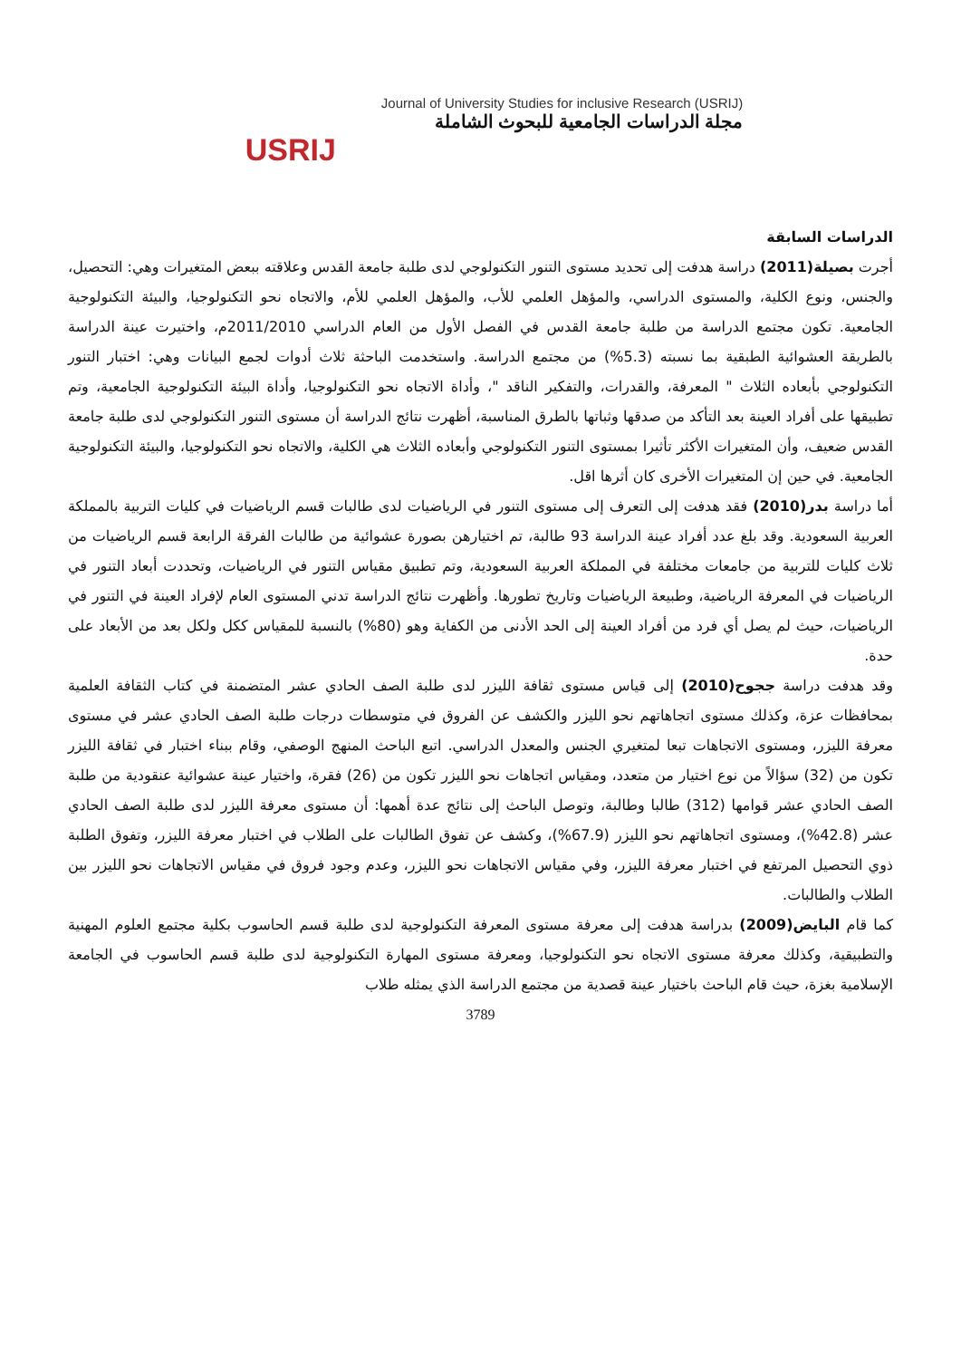USRIJ
Journal of University Studies for inclusive Research (USRIJ)
مجلة الدراسات الجامعية للبحوث الشاملة
الدراسات السابقة
أجرت بصيلة(2011) دراسة هدفت إلى تحديد مستوى التنور التكنولوجي لدى طلبة جامعة القدس وعلاقته ببعض المتغيرات وهي: التحصيل، والجنس، ونوع الكلية، والمستوى الدراسي، والمؤهل العلمي للأب، والمؤهل العلمي للأم، والاتجاه نحو التكنولوجيا، والبيئة التكنولوجية الجامعية. تكون مجتمع الدراسة من طلبة جامعة القدس في الفصل الأول من العام الدراسي 2011/2010م، واختيرت عينة الدراسة بالطريقة العشوائية الطبقية بما نسبته (5.3%) من مجتمع الدراسة. واستخدمت الباحثة ثلاث أدوات لجمع البيانات وهي: اختبار التنور التكنولوجي بأبعاده الثلاث " المعرفة، والقدرات، والتفكير الناقد "، وأداة الاتجاه نحو التكنولوجيا، وأداة البيئة التكنولوجية الجامعية، وتم تطبيقها على أفراد العينة بعد التأكد من صدقها وثباتها بالطرق المناسبة، أظهرت نتائج الدراسة أن مستوى التنور التكنولوجي لدى طلبة جامعة القدس ضعيف، وأن المتغيرات الأكثر تأثيرا بمستوى التنور التكنولوجي وأبعاده الثلاث هي الكلية، والاتجاه نحو التكنولوجيا، والبيئة التكنولوجية الجامعية. في حين إن المتغيرات الأخرى كان أثرها اقل.
أما دراسة بدر(2010) فقد هدفت إلى التعرف إلى مستوى التنور في الرياضيات لدى طالبات قسم الرياضيات في كليات التربية بالمملكة العربية السعودية. وقد بلغ عدد أفراد عينة الدراسة 93 طالبة، تم اختيارهن بصورة عشوائية من طالبات الفرقة الرابعة قسم الرياضيات من ثلاث كليات للتربية من جامعات مختلفة في المملكة العربية السعودية، وتم تطبيق مقياس التنور في الرياضيات، وتحددت أبعاد التنور في الرياضيات في المعرفة الرياضية، وطبيعة الرياضيات وتاريخ تطورها. وأظهرت نتائج الدراسة تدني المستوى العام لإفراد العينة في التنور في الرياضيات، حيث لم يصل أي فرد من أفراد العينة إلى الحد الأدنى من الكفاية وهو (80%) بالنسبة للمقياس ككل ولكل بعد من الأبعاد على حدة.
وقد هدفت دراسة ججوح(2010) إلى قياس مستوى ثقافة الليزر لدى طلبة الصف الحادي عشر المتضمنة في كتاب الثقافة العلمية بمحافظات عزة، وكذلك مستوى اتجاهاتهم نحو الليزر والكشف عن الفروق في متوسطات درجات طلبة الصف الحادي عشر في مستوى معرفة الليزر، ومستوى الاتجاهات تبعا لمتغيري الجنس والمعدل الدراسي. اتبع الباحث المنهج الوصفي، وقام ببناء اختبار في ثقافة الليزر تكون من (32) سؤالاً من نوع اختيار من متعدد، ومقياس اتجاهات نحو الليزر تكون من (26) فقرة، واختيار عينة عشوائية عنقودية من طلبة الصف الحادي عشر قوامها (312) طالبا وطالبة، وتوصل الباحث إلى نتائج عدة أهمها: أن مستوى معرفة الليزر لدى طلبة الصف الحادي عشر (42.8%)، ومستوى اتجاهاتهم نحو الليزر (67.9%)، وكشف عن تفوق الطالبات على الطلاب في اختبار معرفة الليزر، وتفوق الطلبة ذوي التحصيل المرتفع في اختبار معرفة الليزر، وفي مقياس الاتجاهات نحو الليزر، وعدم وجود فروق في مقياس الاتجاهات نحو الليزر بين الطلاب والطالبات.
كما قام البايض(2009) بدراسة هدفت إلى معرفة مستوى المعرفة التكنولوجية لدى طلبة قسم الحاسوب بكلية مجتمع العلوم المهنية والتطبيقية، وكذلك معرفة مستوى الاتجاه نحو التكنولوجيا، ومعرفة مستوى المهارة التكنولوجية لدى طلبة قسم الحاسوب في الجامعة الإسلامية بغزة، حيث قام الباحث باختيار عينة قصدية من مجتمع الدراسة الذي يمثله طلاب
3789